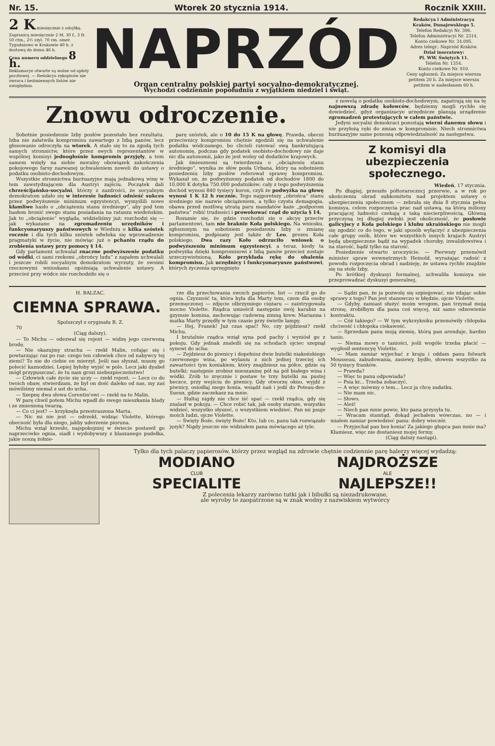Nr. 15. Wtorek 20 stycznia 1914. Rocznik XXIII.
2 K miesięcznie z odsyłką.
Zagranicą miesięcznie 2 M. 30 f., 3 fr. 50 ctm., 2½ szyl. 70 cm. amer.
Tygodniowo w Krakowie 40 h. z dostawą do domu 46 h.
Cena numeru oddzielnego 8 h.
Reklamacye otwarte są wolne od opłaty pocztowej. — Redakcya rękopisów nie zwraca i bezimiennych listów nie uwzględnia.
NAPRZÓD
Organ centralny polskiej partyi socyalno-demokratycznej.
Wychodzi codziennie popołudniu z wyjątkiem niedziel i świąt.
Redakcya i Administracya
Kraków, Dunajewskiego 5.
Telefon Redakcyi Nr. 396.
Telefon Administracyi Nr. 2314.
Konto czekowe Nr. 34.095.
Adres telegr.: Naprzód Kraków.
Dział inseratowy:
Pl. WW. Świętych 11.
Telefon Nr. 1354.
Konto czekowe Nr. 910.
Ceny ogłoszeń: Za miejsce wiersza petitem 20 h. Za miejsce wiersza petitem w nadesłanem 60 h.
Znowu odroczenie.
Sobotnie posiedzenie Izby posłów pozostało bez rezultatu. Izba nie załatwiła kompromisu zawartego z Izbą panów, lecz głosowanie odroczyła na wtorek. A stało się to za zgodą tych samych stronnictw, które przez swych reprezentantów w wspólnej komisyi jednogłośnie kompromis przyjęły, a tem samem wzięły na siebie moralny obowiązek zakończenia pokojowego farsy nazwanej uchwaleniem noweli do ustawy o podatku osobisto-dochodowym.
Wszystkie stronnictwa burżuazyjne mają jednakową winę w tem zawstydzającem dla Austryi zajściu. Początek dali chrześcijańsko-socyalni, którzy z zazdrości, że socyalnym demokratom udało się w interesie ludności odnieść sukces przez podwyższenie minimum egzystencyi, wymyślili nowe kłamliwe hasło o „obciążeniu stanu średniego“, aby pod tem hasłem bronić swego stanu posiadania na ratuszu wiedeńskim. Jak to „obciążenie“ wygląda, widzieliśmy już; rozchodzi się — jak wykazano na zgromadzeniu urzędników i funkcyonaryuszy państwowych w Wiedniu o kilka szóstek rocznie i dla tych kilku szóstek odwleka się wprowadzenie pragmatyki w życie, nie mówiąc już o pchaniu rządu do zrobienia ustawy przy pomocy § 14.
Gdy parlament uchwalał znaczne podwyższenie podatku od wódki, ci sami rzekomi „obrońcy ludu“ z zapałem uchwalali i jeszcze robili socyalnym demokratom wyrzuty, że swoimi rzeczowymi wnioskami opóźniają uchwalenie ustawy. A przecież przy wódce nie rozchodziło się o
parę szóstek, ale o 10 do 15 K na głowę. Prawda, obecni przeciwnicy kompromisu chętnie zgodzili się na uchwalenie podatku wódczanego, bo chcieli ratować swą bankrutującą autonomię, podczas gdy podatek osobisto-dochodowy nie daje nic dla autonomii, jako że jest wolny od dodatków krajowych.
Jak śmiesznemi są twierdzenia o „obciążeniu stanu średniego“, wynika ze słów posła Urbana, który na sobotniem posiedzeniu Izby posłów referował sprawę kompromisu. Wykazał on, że podwyższony podatek od dochodów 1800 do 10.000 K dotyka 750.000 podatników; cały z tego podwyższenia dochód wynosi 840 tysięcy koron, czyli że podwyżka na głowę wynosi 1 K 12 h rocznie. Tego najgoretszy „obrońca“ stanu średniego nie nazwie obciążeniem, a tylko czysta demagogia, obawa przed możliwą utratą paru mandatów każe „podporom państwa“ robić trudności i prowokować rząd do użycia § 14.
Rozumie się, że gdzie rozchodzi się o akcyę przeciw parlamentowi, tam nie braknie Koła polskiego. Na wniosku, zgłoszonym na sobotniem posiedzeniu Izby o zmianę kompromisu, podpisany jest także dr Leo, prezes Koła polskiego. Dwa razy Koło odrzuciło wniosek o podwyższeniu minimum egzystencyi, a teraz, kiedy ta podwyżka dzięki kompromisowi z Izbą panów przecież zostaje urzeczywistnioną, Koło przykłada rękę do obalenia kompromisu. Jak urzędnicy i funkcyonaryusze państwowi, których życzenia sprzęgnięto
z nowelą o podatku osobisto-dochodowym, zapatrują się na tę najnowszą zdradę kołowców, będziemy mogli rychło się dowiedzieć, gdyż organizacye urzędnicze planują urządzenie zgromadzeń protestujących w całem państwie.
Jedyni socyalni demokraci pozostają wierni danemu słowu i nie przyłożą ręki do zmian w kompromisie. Niech stronnictwa burżuazyjne same ponoszą odpowiedzialność za następstwa.
Z komisyi dla ubezpieczenia społecznego.
Wiedeń, 17 stycznia.
Po długiej, przeszło półtoraroczncj przerwie, a w rok po ukończeniu obrad subkomitetu nad projektem ustawy o ubezpieczeniu społecznem — zebrała się dnia 8 stycznia pełna komisya, celem rozpoczęcia prac nad ustawą, na którą miliony pracującej ludności czekają z taką niecierpliwością. Główną przyczyną tej długiej zwłoki jest okoliczność, że posłowie galicyjscy z Koła polskiego i klubu ukraińskiego nie mogli się zgodzić co do tego, w jaki sposób wyłączyć z ubezpieczenia całe grupy osób, które we wszystkich innych krajach Austryi będą ubezpieczone bądź na wypadek choroby, inwalidowstwa i na starość, bądź tylko na starość.
Posiedzenie otwarto uroczyście. — Pierwszy przemówił minister spraw wewnętrznych Heinold, wyrażając radość z powodu rozpoczęcia obrad i nadzieję, że ustawa rychło znajdzie się na stole Izby.
Po krótkiej dyskusyi formalnej, uchwaliła komisya nie przeprowadzać dyskusyi generalnej,
H. BALZAC.
CIEMNA SPRAWA.
Spolszczył z oryginału B. Z.
70
(Ciąg dalszy).
— To Michu — odezwał się rejent — widzę jego czerwoną brodę.
— Nie okazujmy strachu — rzekł Malin, cofając się i powtarzając raz po raz: czego ten człowiek chce od nabywcy tej ziemi? To nie do ciebie on mierzył. Jeśli nas słyszał, muszę go polecić kaznodziei. Lepiej byłoby wyjść w pole. Lecz jaki dyabeł mógł przypuszczać, że tu nam grozi niebezpieczeństwo!
— Człowiek całe życie się uczy — rzekł rejent. — Lecz co do twoich obaw, stwierdzam, że był on dość daleko od nas, my zaś mówiliśmy niemal z ust do ucha.
— Szepnę dwa słowa Corentin'owi — rzekł na to Malin.
W parę chwil potem Michu wpadł do swego mieszkania blady i ze zmienioną twarzą.
— Co ci jest? — krzyknęła przestraszona Marta.
— Nic mi nie jest — odrzekł, widząc Violette, którego obecność była dla niego, jakby uderzenie pioruna.
Michu wziął krzesło, najspokojniej w świecie postawił go naprzeciwko ognia, siadł i wydobywszy z blaszanego pudełka, jakie noszą żołnie-
rze dla przechowania swoich papierów, list — rzucił go do ognia. Czynność ta, która była dla Marty tem, czem dla osoby przemęczonej — zdjęcie olbrzymiego ciężaru — zaintrygowała mocno Violette. Rządca umieścił następnie swój karabin na gzymsie komina, zachowując cudowną zimną krew. Marianna i matka Marty przędły w tym czasie przy świetle lampy.
— Hej, Franek! Już czas spać! No, czy pójdziesz? rzekł Michu.
I brutalnie rządca wziął syna pod pachy i wyniósł go z pokoju. Gdy jednak znaleźli się na schodach ojciec szepnął synowi do ucha:
— Zejdziesz do piwnicy i dopełnisz dwie butelki niakońskiego czerwonego wina, po wylaniu z nich jednej trzeciej ich zawartości tym koniakiem, który znajdziesz na półce, gdzie są butelki; następnie zrobisz mieszaninę pół na pół białego wina i wódki. Zrób to zręcznie i postaw te trzy butelki na pustej beczce, przy wejściu do piwnicy. Gdy otworzę okno, wyjdź z piwnicy, osiodłaj mego konia, wsiądź nań i jedź do Poteau-des-Sueux, gdzie zaczekasz na mnie.
— Hultaj nigdy nie chce iść spać — rzekł rządca, gdy się znalazł w pokoju. — Chce robić tak, jak osoby starsze, wszystko widzieć, wszystko słyszeć, o wszystkiem wiedzieć. Pan mi psuje moich ludzi, ojcze Violette.
— Święty Boże, święty Boże! Kto, lub co, panu tak rozwiązało język? Nigdy jeszcze nie widziałem pana mówiącego aż tyle.
— Sądzi pan, że ja pozwolę się szpiegować, nie zdając sobie sprawy z tego? Pan jest stanowczo w błędzie, ojcze Violette.
— Gdyby, zamiast służyć moim wrogom, pan trzymał moją stronę, zrobiłbym dla pana coś więcej, niż samo odnowienie kontraktu.
— Cóż takiego? — W tym wykrzykniku przemówiły chłopska chciwość i chłopska ciekawość.
— Sprzedam panu moją ziemię, którą pan arenduje, bardzo tanio.
— Niema mowy o taniości, jeśli wogóle trzeba płacić — wygłosił sentencyę Violette.
— Mam zamiar wyjechać z kraju i oddam panu folwark Mousseau, zabudowania, zasiewy, bydło, słowem wszystko za 50 tysięcy franków.
— Prawda?
— Więc to panu odpowiada?
— Psia kr... Trzeba zobaczyć.
— A więc mówmy o tem... Lecz ja chcę zadatku.
— Nie mam nic.
— Słowo.
— Ależ!
— Niech pan mnie powie, kto pana przysyła tu.
— Wracam stamtąd, dokąd jechałem wówczas, no — i miałem zamiar powiedzieć panu: dobry wieczór.
— Przyjechał pan bez konia! Za jakiego głupca pan mnie ma? Kłamiesz, więc nie dostaniesz mojej fermy.
(Ciąg dalszy nastąpi).
Tylko dla tych palaczy papierosów, którzy przez wzgląd na zdrowie chętnie codziennie parę halerzy więcej wydadzą:
MODIANO
CLUB
SPECIALITE
NAJDROŻSZE
ALE
NAJLEPSZE!!
Z polecenia lekarzy zarówno tutki jak i bibułki są niezadrukowane,
ale wyroby te zaopatrzone są w znak wodny z nazwiskiem wytwórcy